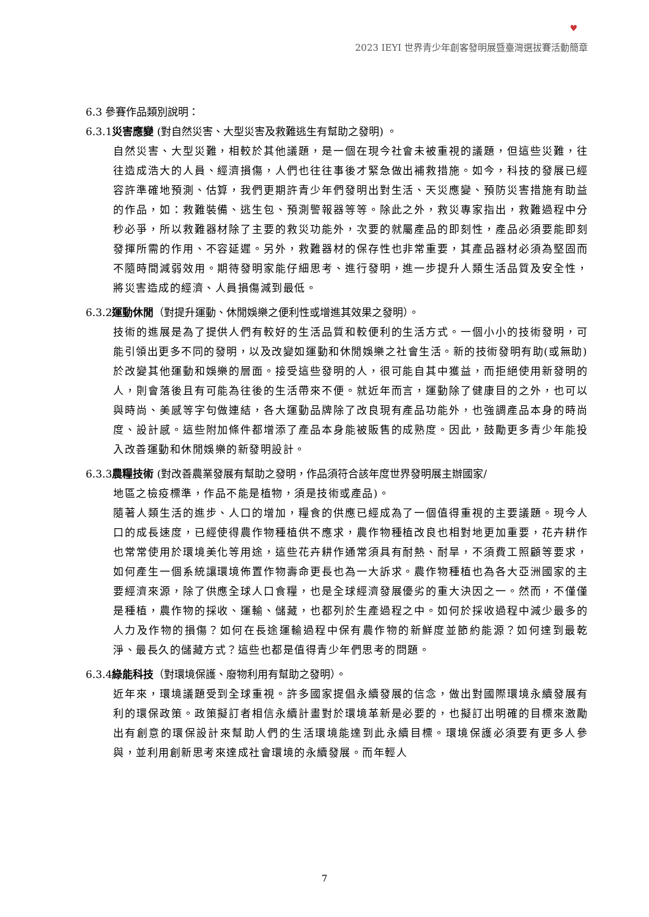♥
2023 IEYI 世界青少年創客發明展暨臺灣選拔賽活動簡章
6.3 參賽作品類別說明：
6.3.1災害應變 (對自然災害、大型災害及救難逃生有幫助之發明) 。
自然災害、大型災難，相較於其他議題，是一個在現今社會未被重視的議題，但這些災難，往往造成浩大的人員、經濟損傷，人們也往往事後才緊急做出補救措施。如今，科技的發展已經容許準確地預測、估算，我們更期許青少年們發明出對生活、天災應變、預防災害措施有助益的作品，如：救難裝備、逃生包、預測警報器等等。除此之外，救災專家指出，救難過程中分秒必爭，所以救難器材除了主要的救災功能外，次要的就屬產品的即刻性，產品必須要能即刻發揮所需的作用、不容延遲。另外，救難器材的保存性也非常重要，其產品器材必須為堅固而不隨時間減弱效用。期待發明家能仔細思考、進行發明，進一步提升人類生活品質及安全性，將災害造成的經濟、人員損傷減到最低。
6.3.2運動休閒（對提升運動、休閒娛樂之便利性或增進其效果之發明）。
技術的進展是為了提供人們有較好的生活品質和較便利的生活方式。一個小小的技術發明，可能引領出更多不同的發明，以及改變如運動和休閒娛樂之社會生活。新的技術發明有助(或無助)於改變其他運動和娛樂的層面。接受這些發明的人，很可能自其中獲益，而拒絕使用新發明的人，則會落後且有可能為往後的生活帶來不便。就近年而言，運動除了健康目的之外，也可以與時尚、美感等字句做連結，各大運動品牌除了改良現有產品功能外，也強調產品本身的時尚度、設計感。這些附加條件都增添了產品本身能被販售的成熟度。因此，鼓勵更多青少年能投入改善運動和休閒娛樂的新發明設計。
6.3.3農糧技術 (對改善農業發展有幫助之發明，作品須符合該年度世界發明展主辦國家/
地區之檢疫標準，作品不能是植物，須是技術或產品)。
隨著人類生活的進步、人口的增加，糧食的供應已經成為了一個值得重視的主要議題。現今人口的成長速度，已經使得農作物種植供不應求，農作物種植改良也相對地更加重要，花卉耕作也常常使用於環境美化等用途，這些花卉耕作通常須具有耐熱、耐旱，不須費工照顧等要求，如何產生一個系統讓環境佈置作物壽命更長也為一大訴求。農作物種植也為各大亞洲國家的主要經濟來源，除了供應全球人口食糧，也是全球經濟發展優劣的重大決因之一。然而，不僅僅是種植，農作物的採收、運輸、儲藏，也都列於生產過程之中。如何於採收過程中減少最多的人力及作物的損傷？如何在長途運輸過程中保有農作物的新鮮度並節約能源？如何達到最乾淨、最長久的儲藏方式？這些也都是值得青少年們思考的問題。
6.3.4綠能科技（對環境保護、廢物利用有幫助之發明）。
近年來，環境議題受到全球重視。許多國家提倡永續發展的信念，做出對國際環境永續發展有利的環保政策。政策擬訂者相信永續計畫對於環境革新是必要的，也擬訂出明確的目標來激勵出有創意的環保設計來幫助人們的生活環境能達到此永續目標。環境保護必須要有更多人參與，並利用創新思考來達成社會環境的永續發展。而年輕人
7